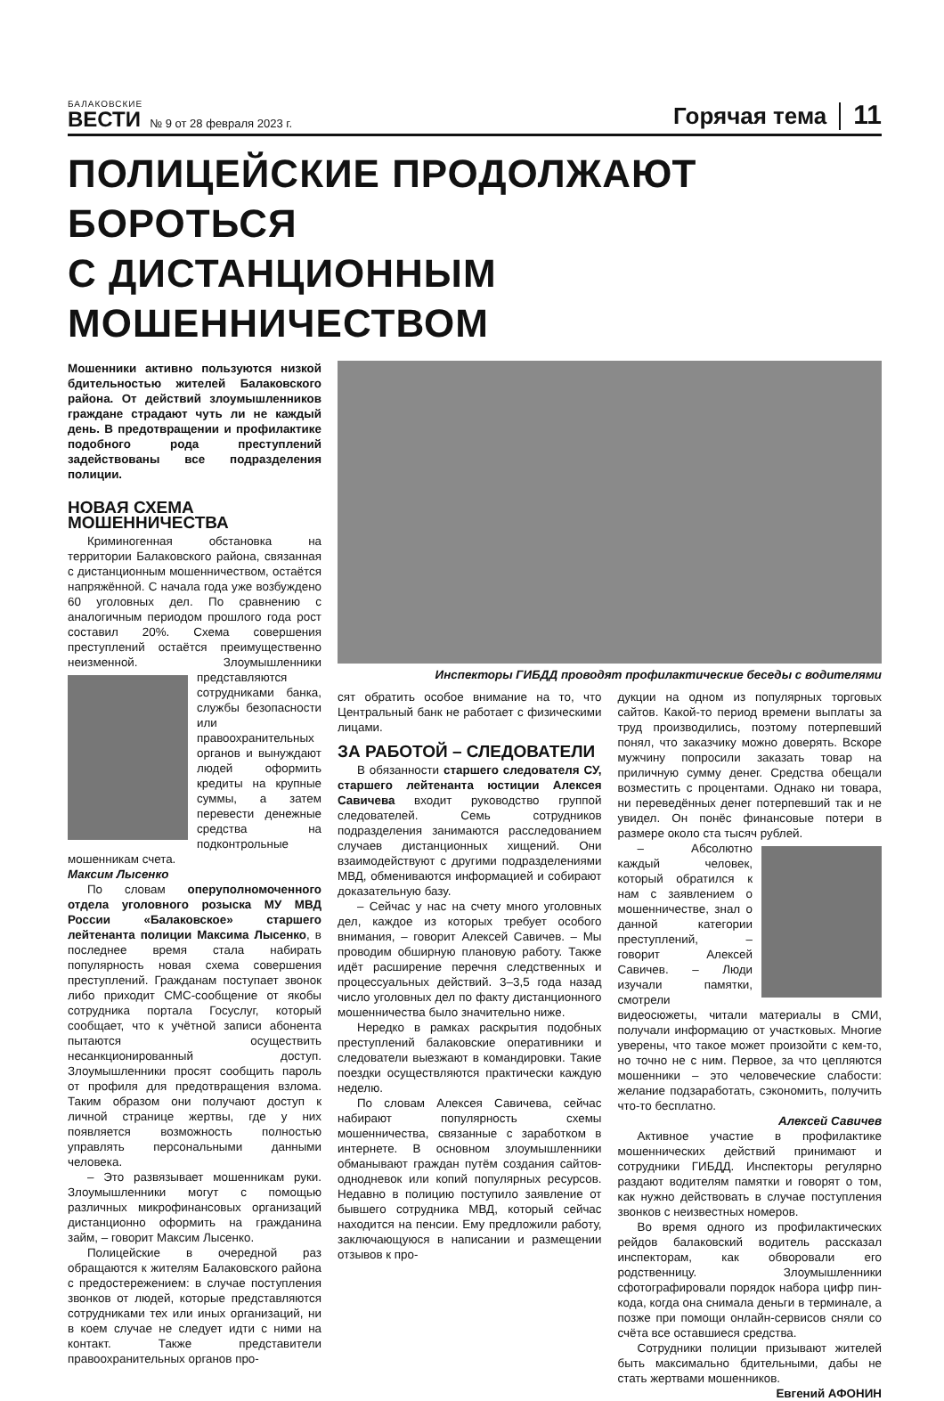БАЛАКОВСКИЕ
ВЕСТИ
№ 9 от 28 февраля 2023 г.
Горячая тема
11
ПОЛИЦЕЙСКИЕ ПРОДОЛЖАЮТ БОРОТЬСЯ
С ДИСТАНЦИОННЫМ МОШЕННИЧЕСТВОМ
Мошенники активно пользуются низкой бдительностью жителей Балаковского района. От действий злоумышленников граждане страдают чуть ли не каждый день. В предотвращении и профилактике подобного рода преступлений задействованы все подразделения полиции.
НОВАЯ СХЕМА МОШЕННИЧЕСТВА
Криминогенная обстановка на территории Балаковского района, связанная с дистанционным мошенничеством, остаётся напряжённой. С начала года уже возбуждено 60 уголовных дел. По сравнению с аналогичным периодом прошлого года рост составил 20%. Схема совершения преступлений остаётся преимущественно неизменной. Злоумышленники пред ставляются сотрудниками банка, службы безопасности или правоохранительных органов и вынуждают людей оформить кредиты на крупные суммы, а затем перевести денежные средства на подконтрольные мошенникам счета.
Максим Лысенко
По словам оперуполномоченного отдела уголовного розыска МУ МВД России «Балаковское» старшего лейтенанта полиции Максима Лысенко, в последнее время стала набирать популярность новая схема совершения преступлений. Гражданам поступает звонок либо приходит СМС-сообщение от якобы сотрудника портала Госуслуг, который сообщает, что к учётной записи абонента пытаются осуществить несанкционированный доступ. Злоумышленники просят сообщить пароль от профиля для предотвращения взлома. Таким образом они получают доступ к личной странице жертвы, где у них появляется возможность полностью управлять персональными данными человека.
– Это развязывает мошенникам руки. Злоумышленники могут с помощью различных микрофинансовых организаций дистанционно оформить на гражданина займ, – говорит Максим Лысенко.
Полицейские в очередной раз обращаются к жителям Балаковского района с предостережением: в случае поступления звонков от людей, которые представляются сотрудниками тех или иных организаций, ни в коем случае не следует идти с ними на контакт. Также представители правоохранительных органов про-
Инспекторы ГИБДД проводят профилактические беседы с водителями
сят обратить особое внимание на то, что Центральный банк не работает с физическими лицами.
ЗА РАБОТОЙ – СЛЕДОВАТЕЛИ
В обязанности старшего следователя СУ, старшего лейтенанта юстиции Алексея Савичева входит руководство группой следователей. Семь сотрудников подразделения занимаются расследованием случаев дистанционных хищений. Они взаимодействуют с другими подразделениями МВД, обмениваются информацией и собирают доказательную базу.
– Сейчас у нас на счету много уголовных дел, каждое из которых требует особого внимания, – говорит Алексей Савичев. – Мы проводим обширную плановую работу. Также идёт расширение перечня следственных и процессуальных действий. 3–3,5 года назад число уголовных дел по факту дистанционного мошенничества было значительно ниже.
Нередко в рамках раскрытия подобных преступлений балаковские оперативники и следователи выезжают в командировки. Такие поездки осуществляются практически каждую неделю.
По словам Алексея Савичева, сейчас набирают популярность схемы мошенничества, связанные с заработком в интернете. В основном злоумышленники обманывают граждан путём создания сайтов-однодневок или копий популярных ресурсов. Недавно в полицию поступило заявление от бывшего сотрудника МВД, который сейчас находится на пенсии. Ему предложили работу, заключающуюся в написании и размещении отзывов к про-
дукции на одном из популярных торговых сайтов. Какой-то период времени выплаты за труд производились, поэтому потерпевший понял, что заказчику можно доверять. Вскоре мужчину попросили заказать товар на приличную сумму денег. Средства обещали возместить с процентами. Однако ни товара, ни переведённых денег потерпевший так и не увидел. Он понёс финансовые потери в размере около ста тысяч рублей.
– Абсолютно каждый человек, который обратился к нам с заявлением о мошенничестве, знал о данной категории преступлений, – говорит Алексей Савичев. – Люди изучали памятки, смотрели видеосюжеты, читали материалы в СМИ, получали информацию от участковых. Многие уверены, что такое может произойти с кем-то, но точно не с ним. Первое, за что цепляются мошенники – это человеческие слабости: желание подзаработать, сэкономить, получить что-то бесплатно.
Алексей Савичев
Активное участие в профилактике мошеннических действий принимают и сотрудники ГИБДД. Инспекторы регулярно раздают водителям памятки и говорят о том, как нужно действовать в случае поступления звонков с неизвестных номеров.
Во время одного из профилактических рейдов балаковский водитель рассказал инспекторам, как обворовали его родственницу. Злоумышленники сфотографировали порядок набора цифр пин-кода, когда она снимала деньги в терминале, а позже при помощи онлайн-сервисов сняли со счёта все оставшиеся средства.
Сотрудники полиции призывают жителей быть максимально бдительными, дабы не стать жертвами мошенников.
Евгений АФОНИН